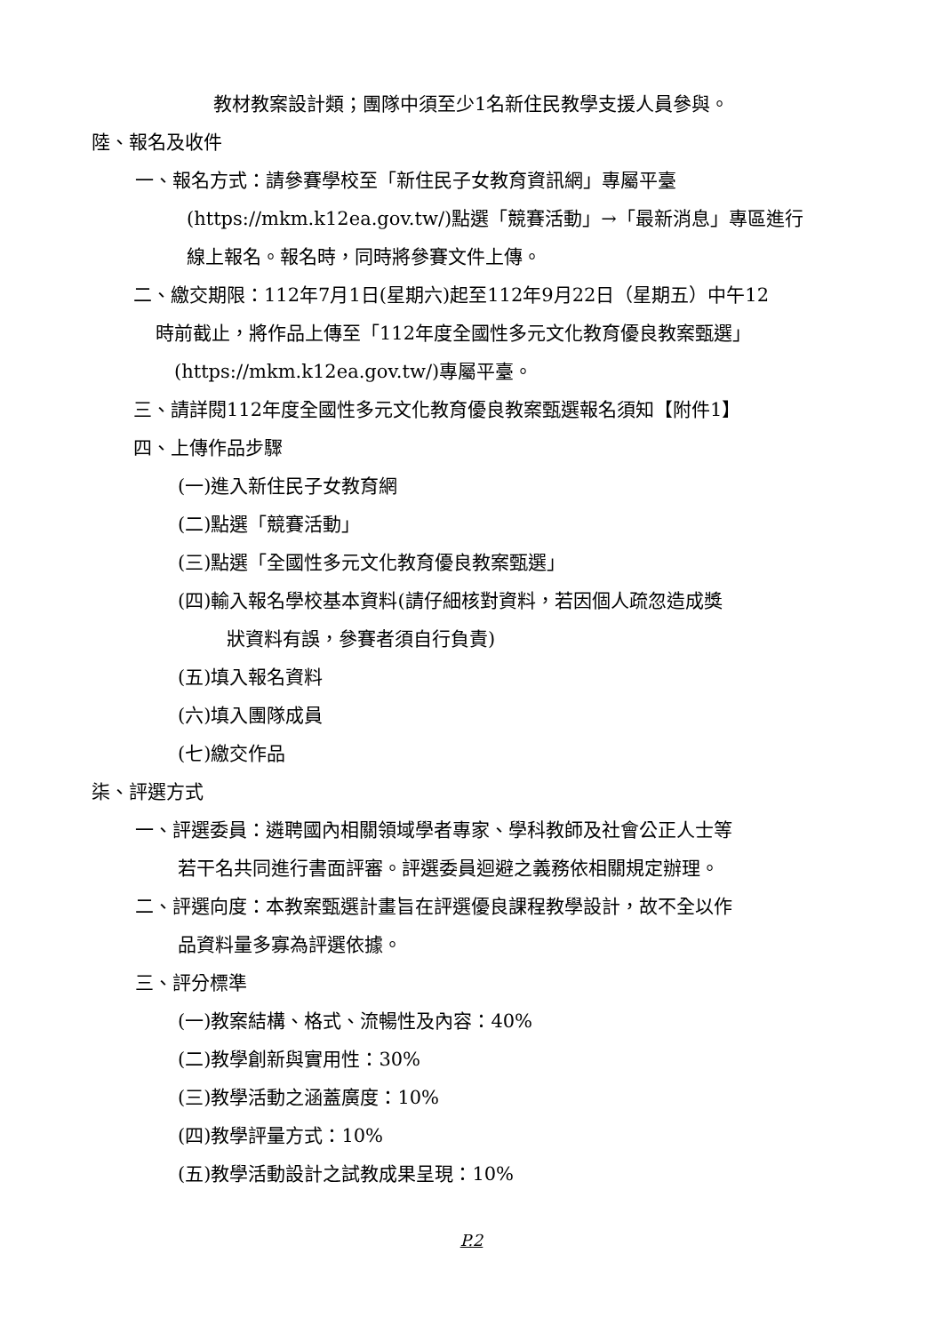教材教案設計類；團隊中須至少1名新住民教學支援人員參與。
陸、報名及收件
一、報名方式：請參賽學校至「新住民子女教育資訊網」專屬平臺
(https://mkm.k12ea.gov.tw/)點選「競賽活動」→「最新消息」專區進行
線上報名。報名時，同時將參賽文件上傳。
二、繳交期限：112年7月1日(星期六)起至112年9月22日（星期五）中午12
時前截止，將作品上傳至「112年度全國性多元文化教育優良教案甄選」
(https://mkm.k12ea.gov.tw/)專屬平臺。
三、請詳閱112年度全國性多元文化教育優良教案甄選報名須知【附件1】
四、上傳作品步驟
(一)進入新住民子女教育網
(二)點選「競賽活動」
(三)點選「全國性多元文化教育優良教案甄選」
(四)輸入報名學校基本資料(請仔細核對資料，若因個人疏忽造成獎
狀資料有誤，參賽者須自行負責)
(五)填入報名資料
(六)填入團隊成員
(七)繳交作品
柒、評選方式
一、評選委員：遴聘國內相關領域學者專家、學科教師及社會公正人士等
若干名共同進行書面評審。評選委員迴避之義務依相關規定辦理。
二、評選向度：本教案甄選計畫旨在評選優良課程教學設計，故不全以作
品資料量多寡為評選依據。
三、評分標準
(一)教案結構、格式、流暢性及內容：40%
(二)教學創新與實用性：30%
(三)教學活動之涵蓋廣度：10%
(四)教學評量方式：10%
(五)教學活動設計之試教成果呈現：10%
P.2